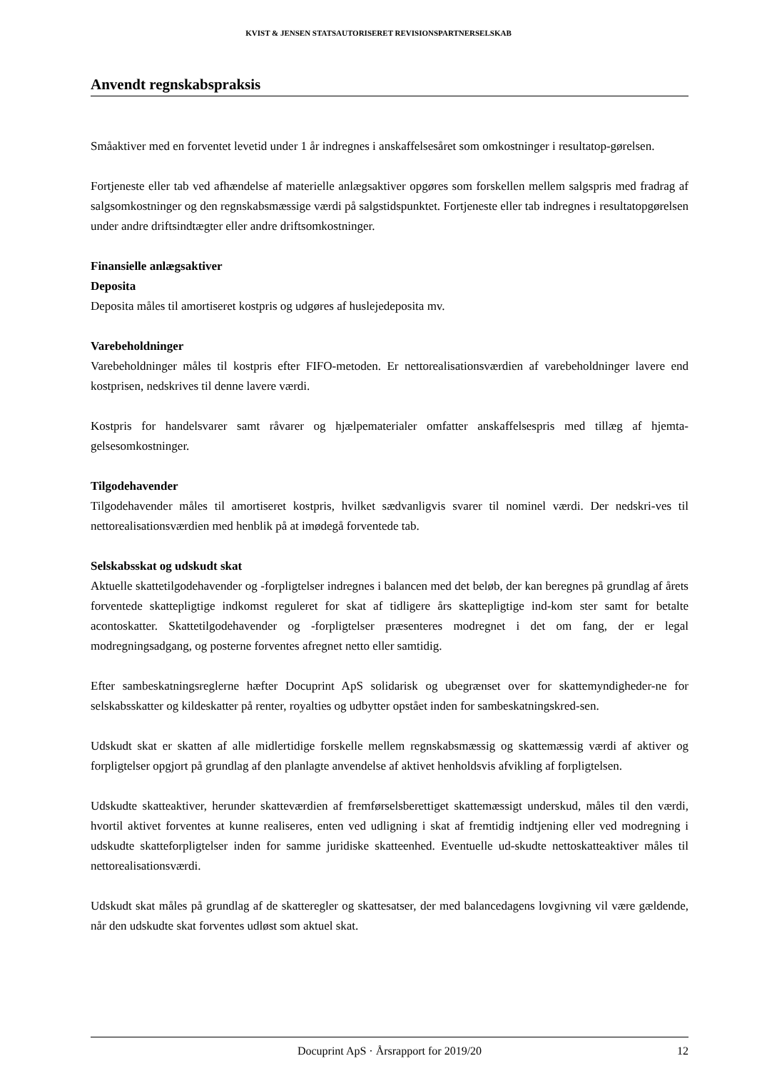KVIST & JENSEN STATSAUTORISERET REVISIONSPARTNERSELSKAB
Anvendt regnskabspraksis
Småaktiver med en forventet levetid under 1 år indregnes i anskaffelsesåret som omkostninger i resultatop-gørelsen.
Fortjeneste eller tab ved afhændelse af materielle anlægsaktiver opgøres som forskellen mellem salgspris med fradrag af salgsomkostninger og den regnskabsmæssige værdi på salgstidspunktet. Fortjeneste eller tab indregnes i resultatopgørelsen under andre driftsindtægter eller andre driftsomkostninger.
Finansielle anlægsaktiver
Deposita
Deposita måles til amortiseret kostpris og udgøres af huslejedeposita mv.
Varebeholdninger
Varebeholdninger måles til kostpris efter FIFO-metoden. Er nettorealisationsværdien af varebeholdninger lavere end kostprisen, nedskrives til denne lavere værdi.
Kostpris for handelsvarer samt råvarer og hjælpematerialer omfatter anskaffelsespris med tillæg af hjemta-gelsesomkostninger.
Tilgodehavender
Tilgodehavender måles til amortiseret kostpris, hvilket sædvanligvis svarer til nominel værdi. Der nedskri-ves til nettorealisationsværdien med henblik på at imødegå forventede tab.
Selskabsskat og udskudt skat
Aktuelle skattetilgodehavender og -forpligtelser indregnes i balancen med det beløb, der kan beregnes på grundlag af årets forventede skattepligtige indkomst reguleret for skat af tidligere års skattepligtige ind-kom ster samt for betalte acontoskatter. Skattetilgodehavender og -forpligtelser præsenteres modregnet i det om fang, der er legal modregningsadgang, og posterne forventes afregnet netto eller samtidig.
Efter sambeskatningsreglerne hæfter Docuprint ApS solidarisk og ubegrænset over for skattemyndigheder-ne for selskabsskatter og kildeskatter på renter, royalties og udbytter opstået inden for sambeskatningskred-sen.
Udskudt skat er skatten af alle midlertidige forskelle mellem regnskabsmæssig og skattemæssig værdi af aktiver og forpligtelser opgjort på grundlag af den planlagte anvendelse af aktivet henholdsvis afvikling af forpligtelsen.
Udskudte skatteaktiver, herunder skatteværdien af fremførselsberettiget skattemæssigt underskud, måles til den værdi, hvortil aktivet forventes at kunne realiseres, enten ved udligning i skat af fremtidig indtjening eller ved modregning i udskudte skatteforpligtelser inden for samme juridiske skatteenhed. Eventuelle ud-skudte nettoskatteaktiver måles til nettorealisationsværdi.
Udskudt skat måles på grundlag af de skatteregler og skattesatser, der med balancedagens lovgivning vil være gældende, når den udskudte skat forventes udløst som aktuel skat.
Docuprint ApS · Årsrapport for 2019/20 12